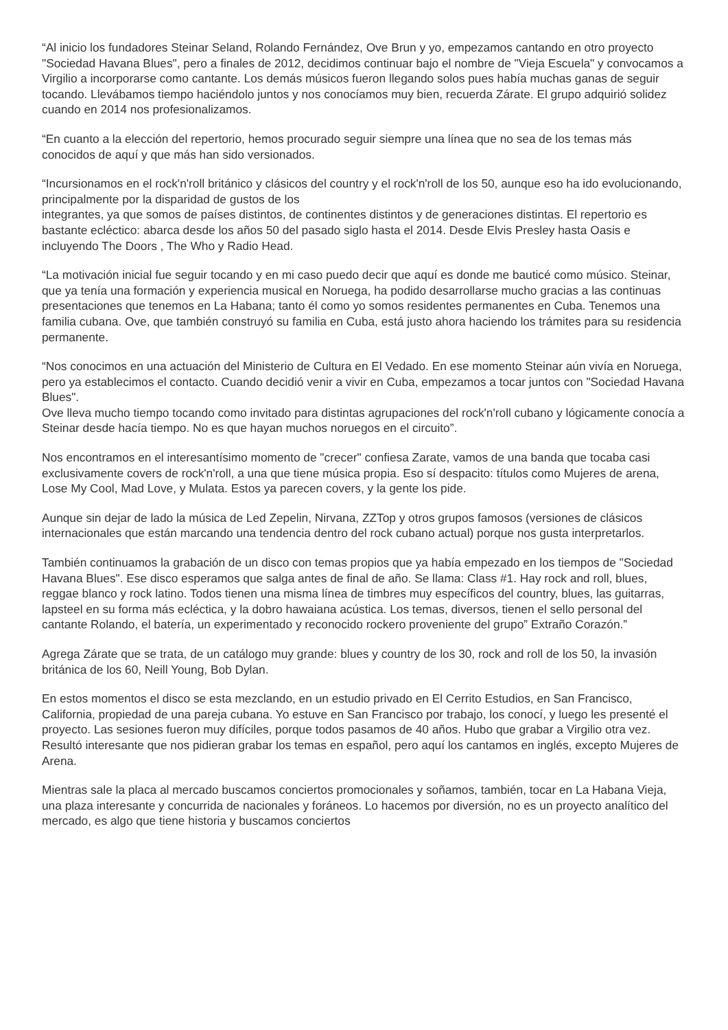“Al inicio los fundadores Steinar Seland, Rolando Fernández, Ove Brun y yo, empezamos cantando en otro proyecto "Sociedad Havana Blues", pero a finales de 2012, decidimos continuar bajo el nombre de "Vieja Escuela" y convocamos a Virgilio a incorporarse como cantante. Los demás músicos fueron llegando solos pues había muchas ganas de seguir tocando. Llevábamos tiempo haciéndolo juntos y nos conocíamos muy bien, recuerda Zárate. El grupo adquirió solidez cuando en 2014 nos profesionalizamos.
“En cuanto a la elección del repertorio, hemos procurado seguir siempre una línea que no sea de los temas más conocidos de aquí y que más han sido versionados.
“Incursionamos en el rock'n'roll británico y clásicos del country y el rock'n'roll de los 50, aunque eso ha ido evolucionando, principalmente por la disparidad de gustos de los
integrantes, ya que somos de países distintos, de continentes distintos y de generaciones distintas. El repertorio es bastante ecléctico: abarca desde los años 50 del pasado siglo hasta el 2014. Desde Elvis Presley hasta Oasis e incluyendo The Doors , The Who y Radio Head.
“La motivación inicial fue seguir tocando y en mi caso puedo decir que aquí es donde me bauticé como músico. Steinar, que ya tenía una formación y experiencia musical en Noruega, ha podido desarrollarse mucho gracias a las continuas presentaciones que tenemos en La Habana; tanto él como yo somos residentes permanentes en Cuba. Tenemos una familia cubana. Ove, que también construyó su familia en Cuba, está justo ahora haciendo los trámites para su residencia permanente.
“Nos conocimos en una actuación del Ministerio de Cultura en El Vedado. En ese momento Steinar aún vivía en Noruega, pero ya establecimos el contacto. Cuando decidió venir a vivir en Cuba, empezamos a tocar juntos con "Sociedad Havana Blues".
Ove lleva mucho tiempo tocando como invitado para distintas agrupaciones del rock'n'roll cubano y lógicamente conocía a Steinar desde hacía tiempo. No es que hayan muchos noruegos en el circuito”.
Nos encontramos en el interesantísimo momento de "crecer" confiesa Zarate, vamos de una banda que tocaba casi exclusivamente covers de rock'n'roll, a una que tiene música propia. Eso sí despacito: títulos como Mujeres de arena, Lose My Cool, Mad Love, y Mulata. Estos ya parecen covers, y la gente los pide.
Aunque sin dejar de lado la música de Led Zepelin, Nirvana, ZZTop y otros grupos famosos (versiones de clásicos internacionales que están marcando una tendencia dentro del rock cubano actual) porque nos gusta interpretarlos.
También continuamos la grabación de un disco con temas propios que ya había empezado en los tiempos de "Sociedad Havana Blues". Ese disco esperamos que salga antes de final de año. Se llama: Class #1. Hay rock and roll, blues, reggae blanco y rock latino. Todos tienen una misma línea de timbres muy específicos del country, blues, las guitarras, lapsteel en su forma más ecléctica, y la dobro hawaiana acústica. Los temas, diversos, tienen el sello personal del cantante Rolando, el batería, un experimentado y reconocido rockero proveniente del grupo” Extraño Corazón.”
Agrega Zárate que se trata, de un catálogo muy grande: blues y country de los 30, rock and roll de los 50, la invasión británica de los 60, Neill Young, Bob Dylan.
En estos momentos el disco se esta mezclando, en un estudio privado en El Cerrito Estudios, en San Francisco, California, propiedad de una pareja cubana. Yo estuve en San Francisco por trabajo, los conocí, y luego les presenté el proyecto. Las sesiones fueron muy difíciles, porque todos pasamos de 40 años. Hubo que grabar a Virgilio otra vez. Resultó interesante que nos pidieran grabar los temas en español, pero aquí los cantamos en inglés, excepto Mujeres de Arena.
Mientras sale la placa al mercado buscamos conciertos promocionales y soñamos, también, tocar en La Habana Vieja, una plaza interesante y concurrida de nacionales y foráneos. Lo hacemos por diversión, no es un proyecto analítico del mercado, es algo que tiene historia y buscamos conciertos